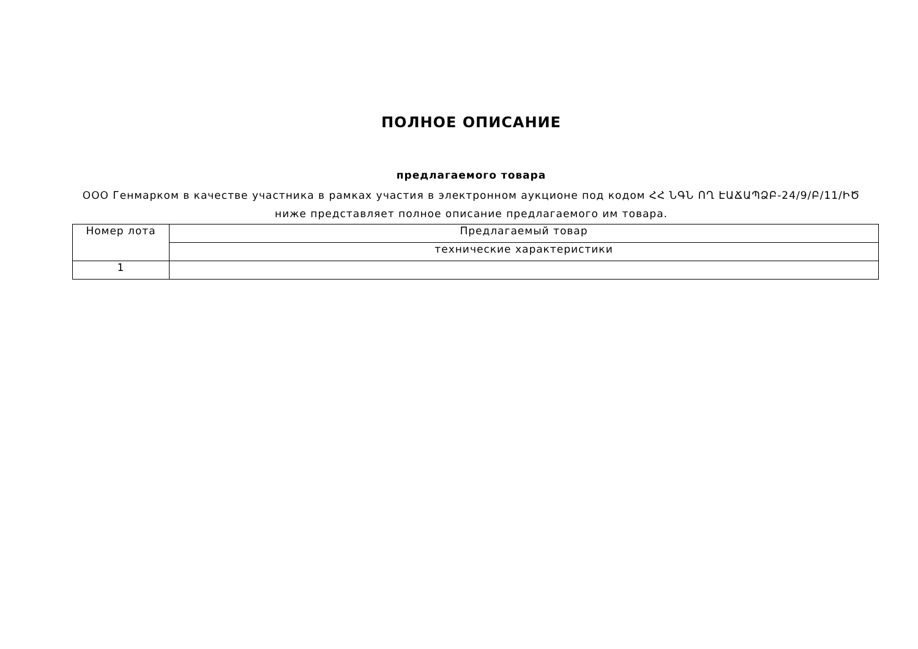ПОЛНОЕ ОПИСАНИЕ
предлагаемого товара
ООО Генмарком в качестве участника в рамках участия в электронном аукционе под кодом ՀՀ ՆԳՆ ՈՂ ԷԱՃԱՊՁԲ-24/9/Բ/11/ԻԾ
ниже представляет полное описание предлагаемого им товара.
| Номер лота | Предлагаемый товар |
| --- | --- |
| | технические характеристики |
| 1 | |